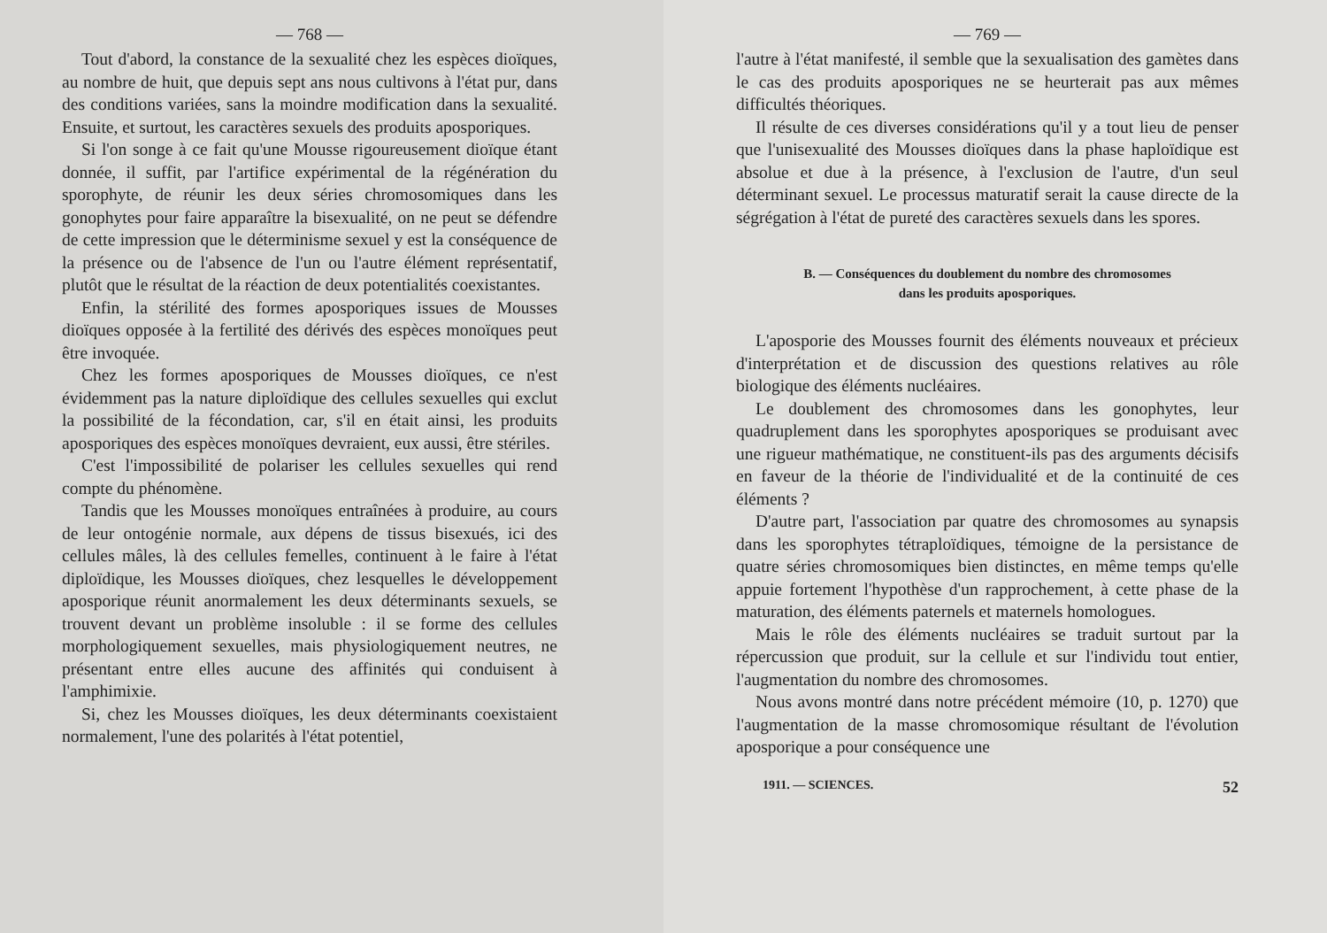— 768 —
Tout d'abord, la constance de la sexualité chez les espèces dioïques, au nombre de huit, que depuis sept ans nous cultivons à l'état pur, dans des conditions variées, sans la moindre modification dans la sexualité. Ensuite, et surtout, les caractères sexuels des produits aposporiques.
Si l'on songe à ce fait qu'une Mousse rigoureusement dioïque étant donnée, il suffit, par l'artifice expérimental de la régénération du sporophyte, de réunir les deux séries chromosomiques dans les gonophytes pour faire apparaître la bisexualité, on ne peut se défendre de cette impression que le déterminisme sexuel y est la conséquence de la présence ou de l'absence de l'un ou l'autre élément représentatif, plutôt que le résultat de la réaction de deux potentialités coexistantes.
Enfin, la stérilité des formes aposporiques issues de Mousses dioïques opposée à la fertilité des dérivés des espèces monoïques peut être invoquée.
Chez les formes aposporiques de Mousses dioïques, ce n'est évidemment pas la nature diploïdique des cellules sexuelles qui exclut la possibilité de la fécondation, car, s'il en était ainsi, les produits aposporiques des espèces monoïques devraient, eux aussi, être stériles.
C'est l'impossibilité de polariser les cellules sexuelles qui rend compte du phénomène.
Tandis que les Mousses monoïques entraînées à produire, au cours de leur ontogénie normale, aux dépens de tissus bisexués, ici des cellules mâles, là des cellules femelles, continuent à le faire à l'état diploïdique, les Mousses dioïques, chez lesquelles le développement aposporique réunit anormalement les deux déterminants sexuels, se trouvent devant un problème insoluble : il se forme des cellules morphologiquement sexuelles, mais physiologiquement neutres, ne présentant entre elles aucune des affinités qui conduisent à l'amphimixie.
Si, chez les Mousses dioïques, les deux déterminants coexistaient normalement, l'une des polarités à l'état potentiel,
— 769 —
l'autre à l'état manifesté, il semble que la sexualisation des gamètes dans le cas des produits aposporiques ne se heurterait pas aux mêmes difficultés théoriques.
Il résulte de ces diverses considérations qu'il y a tout lieu de penser que l'unisexualité des Mousses dioïques dans la phase haploïdique est absolue et due à la présence, à l'exclusion de l'autre, d'un seul déterminant sexuel. Le processus maturatif serait la cause directe de la ségrégation à l'état de pureté des caractères sexuels dans les spores.
B. — Conséquences du doublement du nombre des chromosomes
dans les produits aposporiques.
L'aposporie des Mousses fournit des éléments nouveaux et précieux d'interprétation et de discussion des questions relatives au rôle biologique des éléments nucléaires.
Le doublement des chromosomes dans les gonophytes, leur quadruplement dans les sporophytes aposporiques se produisant avec une rigueur mathématique, ne constituent-ils pas des arguments décisifs en faveur de la théorie de l'individualité et de la continuité de ces éléments ?
D'autre part, l'association par quatre des chromosomes au synapsis dans les sporophytes tétraploïdiques, témoigne de la persistance de quatre séries chromosomiques bien distinctes, en même temps qu'elle appuie fortement l'hypothèse d'un rapprochement, à cette phase de la maturation, des éléments paternels et maternels homologues.
Mais le rôle des éléments nucléaires se traduit surtout par la répercussion que produit, sur la cellule et sur l'individu tout entier, l'augmentation du nombre des chromosomes.
Nous avons montré dans notre précédent mémoire (10, p. 1270) que l'augmentation de la masse chromosomique résultant de l'évolution aposporique a pour conséquence une
1911. — SCIENCES. 52